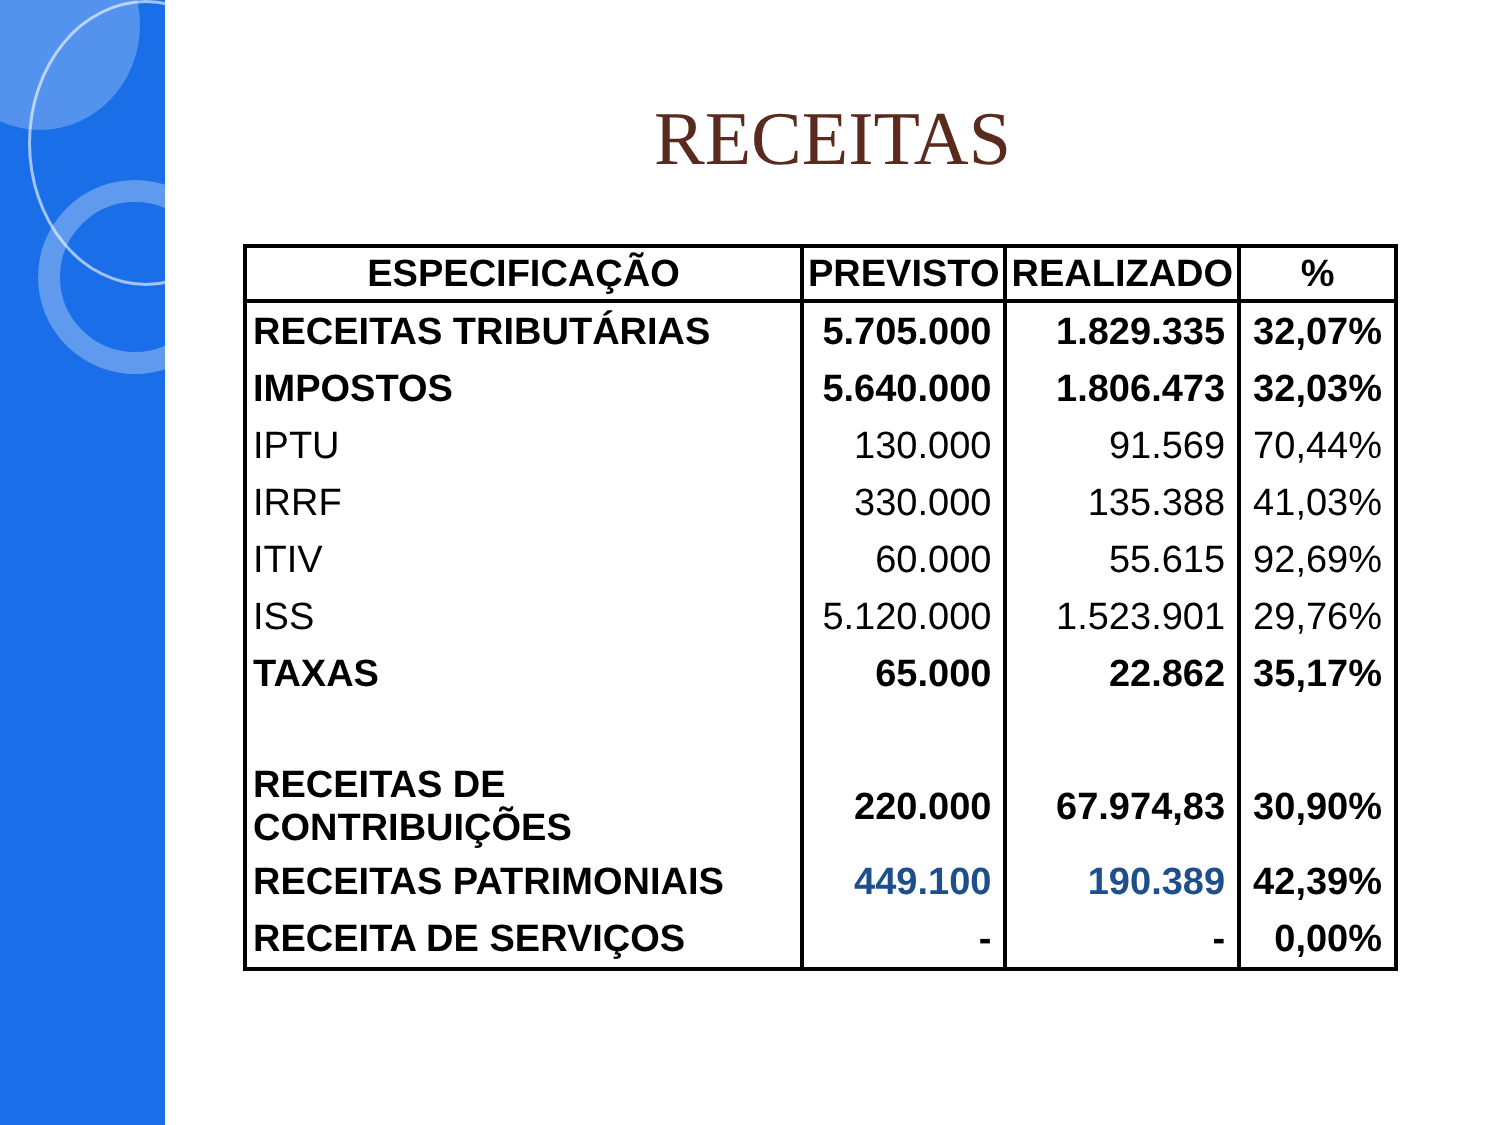RECEITAS
| ESPECIFICAÇÃO | PREVISTO | REALIZADO | % |
| --- | --- | --- | --- |
| RECEITAS TRIBUTÁRIAS | 5.705.000 | 1.829.335 | 32,07% |
| IMPOSTOS | 5.640.000 | 1.806.473 | 32,03% |
| IPTU | 130.000 | 91.569 | 70,44% |
| IRRF | 330.000 | 135.388 | 41,03% |
| ITIV | 60.000 | 55.615 | 92,69% |
| ISS | 5.120.000 | 1.523.901 | 29,76% |
| TAXAS | 65.000 | 22.862 | 35,17% |
| RECEITAS DE CONTRIBUIÇÕES | 220.000 | 67.974,83 | 30,90% |
| RECEITAS PATRIMONIAIS | 449.100 | 190.389 | 42,39% |
| RECEITA DE SERVIÇOS | - | - | 0,00% |